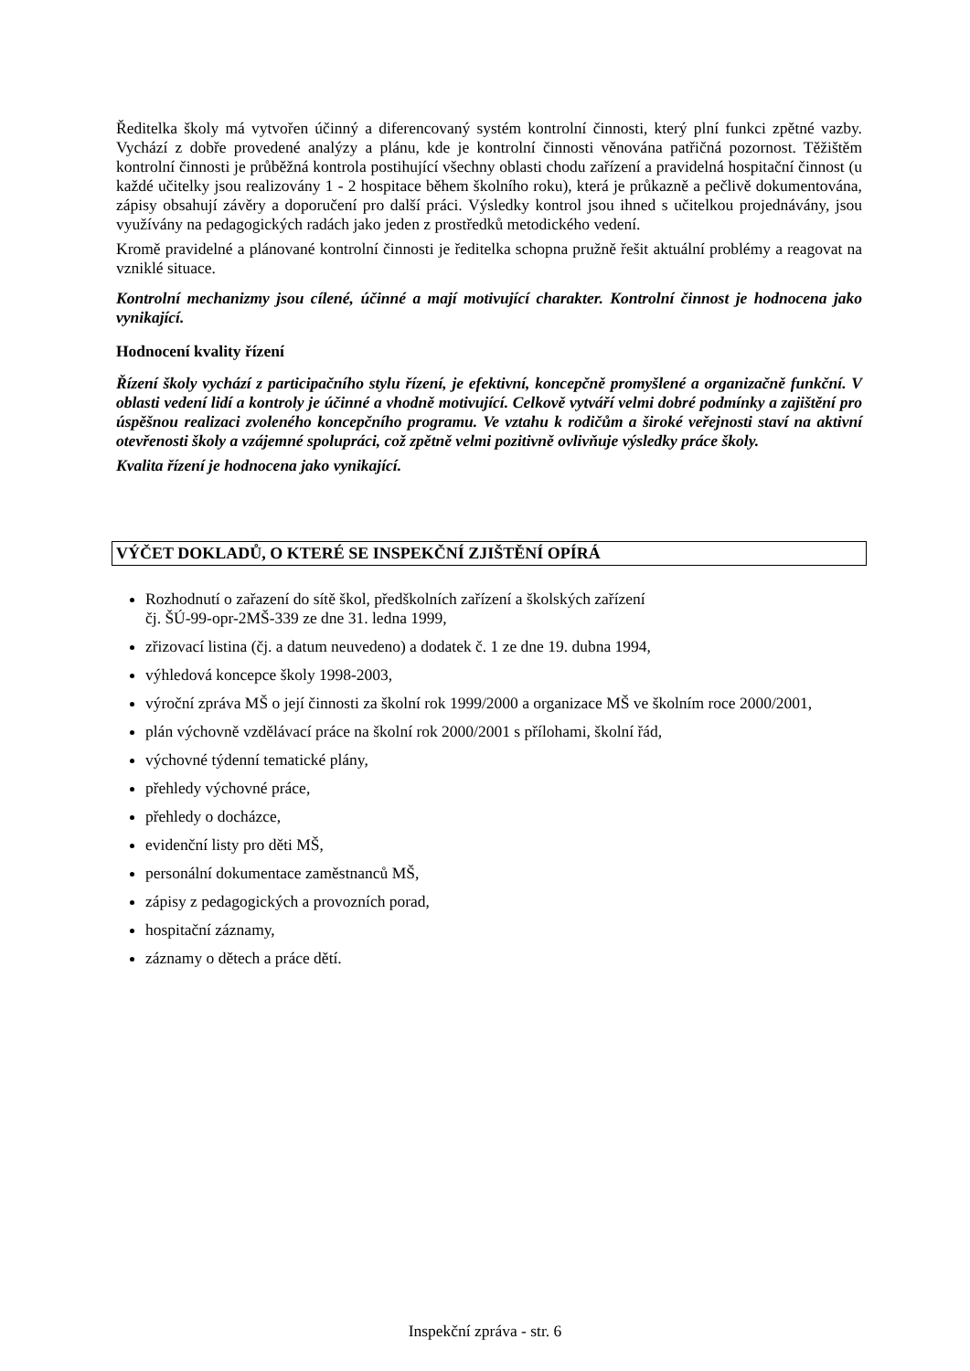Ředitelka školy má vytvořen účinný a diferencovaný systém kontrolní činnosti, který plní funkci zpětné vazby. Vychází z dobře provedené analýzy a plánu, kde je kontrolní činnosti věnována patřičná pozornost. Těžištěm kontrolní činnosti je průběžná kontrola postihující všechny oblasti chodu zařízení a pravidelná hospitační činnost (u každé učitelky jsou realizovány 1 - 2 hospitace během školního roku), která je průkazně a pečlivě dokumentována, zápisy obsahují závěry a doporučení pro další práci. Výsledky kontrol jsou ihned s učitelkou projednávány, jsou využívány na pedagogických radách jako jeden z prostředků metodického vedení.
Kromě pravidelné a plánované kontrolní činnosti je ředitelka schopna pružně řešit aktuální problémy a reagovat na vzniklé situace.
Kontrolní mechanizmy jsou cílené, účinné a mají motivující charakter. Kontrolní činnost je hodnocena jako vynikající.
Hodnocení kvality řízení
Řízení školy vychází z participačního stylu řízení, je efektivní, koncepčně promyšlené a organizačně funkční. V oblasti vedení lidí a kontroly je účinné a vhodně motivující. Celkově vytváří velmi dobré podmínky a zajištění pro úspěšnou realizaci zvoleného koncepčního programu. Ve vztahu k rodičům a široké veřejnosti staví na aktivní otevřenosti školy a vzájemné spolupráci, což zpětně velmi pozitivně ovlivňuje výsledky práce školy.
Kvalita řízení je hodnocena jako vynikající.
VÝČET DOKLADŮ, O KTERÉ SE INSPEKČNÍ ZJIŠTĚNÍ OPÍRÁ
Rozhodnutí o zařazení do sítě škol, předškolních zařízení a školských zařízení
čj. ŠÚ-99-opr-2MŠ-339 ze dne 31. ledna 1999,
zřizovací listina (čj. a datum neuvedeno) a dodatek č. 1 ze dne 19. dubna 1994,
výhledová koncepce školy 1998-2003,
výroční zpráva MŠ o její činnosti za školní rok 1999/2000 a organizace MŠ ve školním roce 2000/2001,
plán výchovně vzdělávací práce na školní rok 2000/2001 s přílohami, školní řád,
výchovné týdenní tematické plány,
přehledy výchovné práce,
přehledy o docházce,
evidenční listy pro děti MŠ,
personální dokumentace zaměstnanců MŠ,
zápisy z pedagogických a provozních porad,
hospitační záznamy,
záznamy o dětech a práce dětí.
Inspekční zpráva - str. 6